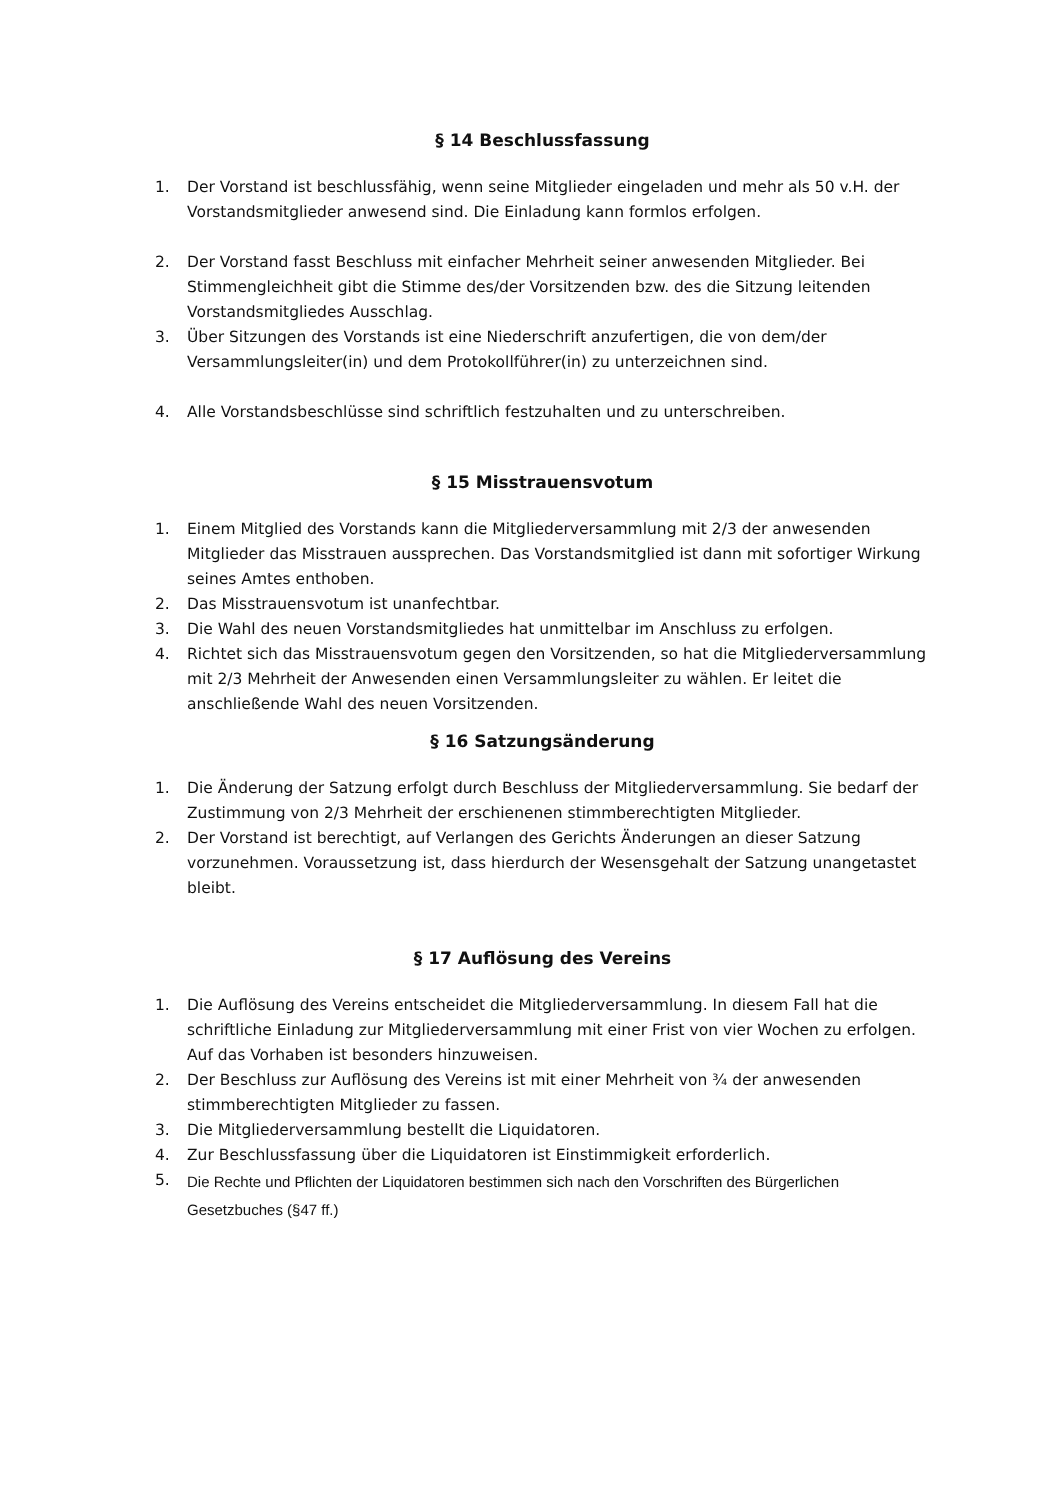§ 14 Beschlussfassung
1. Der Vorstand ist beschlussfähig, wenn seine Mitglieder eingeladen und mehr als 50 v.H. der Vorstandsmitglieder anwesend sind. Die Einladung kann formlos erfolgen.
2. Der Vorstand fasst Beschluss mit einfacher Mehrheit seiner anwesenden Mitglieder. Bei Stimmengleichheit gibt die Stimme des/der Vorsitzenden bzw. des die Sitzung leitenden Vorstandsmitgliedes Ausschlag.
3. Über Sitzungen des Vorstands ist eine Niederschrift anzufertigen, die von dem/der Versammlungsleiter(in) und dem Protokollführer(in) zu unterzeichnen sind.
4. Alle Vorstandsbeschlüsse sind schriftlich festzuhalten und zu unterschreiben.
§ 15 Misstrauensvotum
1. Einem Mitglied des Vorstands kann die Mitgliederversammlung mit 2/3 der anwesenden Mitglieder das Misstrauen aussprechen. Das Vorstandsmitglied ist dann mit sofortiger Wirkung seines Amtes enthoben.
2. Das Misstrauensvotum ist unanfechtbar.
3. Die Wahl des neuen Vorstandsmitgliedes hat unmittelbar im Anschluss zu erfolgen.
4. Richtet sich das Misstrauensvotum gegen den Vorsitzenden, so hat die Mitgliederversammlung mit 2/3 Mehrheit der Anwesenden einen Versammlungsleiter zu wählen. Er leitet die anschließende Wahl des neuen Vorsitzenden.
§ 16 Satzungsänderung
1. Die Änderung der Satzung erfolgt durch Beschluss der Mitgliederversammlung. Sie bedarf der Zustimmung von 2/3 Mehrheit der erschienenen stimmberechtigten Mitglieder.
2. Der Vorstand ist berechtigt, auf Verlangen des Gerichts Änderungen an dieser Satzung vorzunehmen. Voraussetzung ist, dass hierdurch der Wesensgehalt der Satzung unangetastet bleibt.
§ 17 Auflösung des Vereins
1. Die Auflösung des Vereins entscheidet die Mitgliederversammlung. In diesem Fall hat die schriftliche Einladung zur Mitgliederversammlung mit einer Frist von vier Wochen zu erfolgen. Auf das Vorhaben ist besonders hinzuweisen.
2. Der Beschluss zur Auflösung des Vereins ist mit einer Mehrheit von ¾ der anwesenden stimmberechtigten Mitglieder zu fassen.
3. Die Mitgliederversammlung bestellt die Liquidatoren.
4. Zur Beschlussfassung über die Liquidatoren ist Einstimmigkeit erforderlich.
5. Die Rechte und Pflichten der Liquidatoren bestimmen sich nach den Vorschriften des Bürgerlichen Gesetzbuches (§47 ff.)